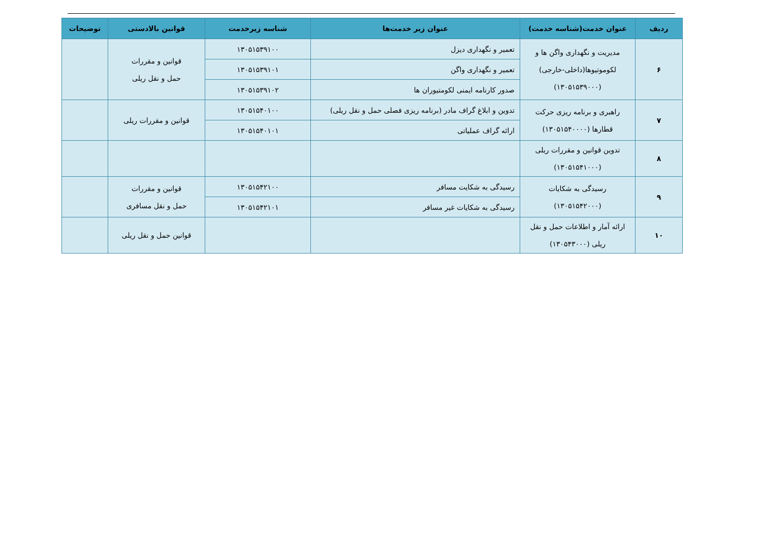| ردیف | عنوان خدمت(شناسه خدمت) | عنوان زیر خدمت‌ها | شناسه زیرخدمت | قوانین بالادستی | توضیحات |
| --- | --- | --- | --- | --- | --- |
| ۶ | مدیریت و نگهداری واگن ها و لکوموتیوها(داخلی-خارجی) (۱۳۰۵۱۵۳۹۰۰۰) | تعمیر و نگهداری دیزل | ۱۳۰۵۱۵۳۹۱۰۰ | قوانین و مقررات حمل و نقل ریلی | |
| | | تعمیر و نگهداری واگن | ۱۳۰۵۱۵۳۹۱۰۱ | | |
| | | صدور کارنامه ایمنی لکومتیوران ها | ۱۳۰۵۱۵۳۹۱۰۲ | | |
| ۷ | راهبری و برنامه ریزی حرکت قطارها (۱۳۰۵۱۵۴۰۰۰۰) | تدوین و ابلاغ گراف مادر (برنامه ریزی فصلی حمل و نقل ریلی) | ۱۳۰۵۱۵۴۰۱۰۰ | قوانین و مقررات ریلی | |
| | | ارائه گراف عملیاتی | ۱۳۰۵۱۵۴۰۱۰۱ | | |
| ۸ | تدوین قوانین و مقررات ریلی (۱۳۰۵۱۵۴۱۰۰۰) | | | | |
| ۹ | رسیدگی به شکایات (۱۳۰۵۱۵۴۲۰۰۰) | رسیدگی به شکایت مسافر | ۱۳۰۵۱۵۴۲۱۰۰ | قوانین و مقررات حمل و نقل مسافری | |
| | | رسیدگی به شکایات غیر مسافر | ۱۳۰۵۱۵۴۲۱۰۱ | | |
| ۱۰ | ارائه آمار و اطلاعات حمل و نقل ریلی (۱۳۰۵۴۳۰۰۰) | | | قوانین حمل و نقل ریلی | |